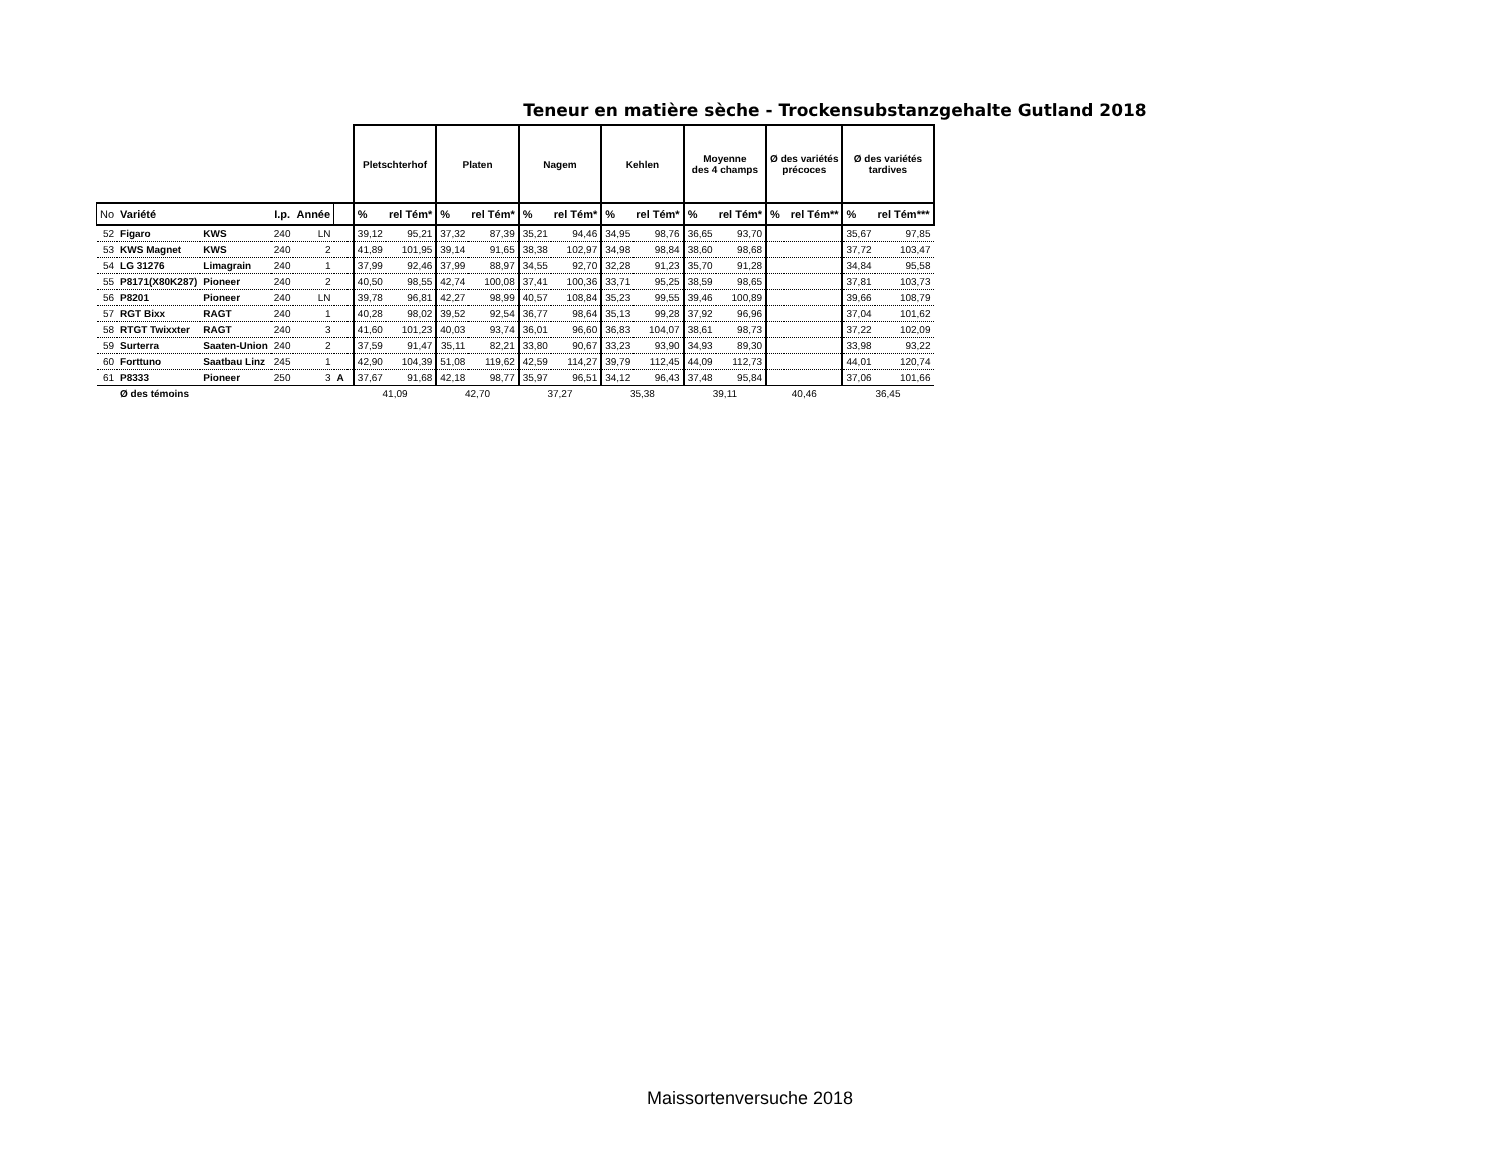Teneur en matière sèche - Trockensubstanzgehalte Gutland 2018
| | | | | | | | Pletschterhof | | Platen | | Nagem | | Kehlen | | Moyenne des 4 champs | | Ø des variétés précoces | | Ø des variétés tardives | |
| No | Variété | | I.p. | Année | | | % | rel Tém* | % | rel Tém* | % | rel Tém* | % | rel Tém* | % | rel Tém* | % | rel Tém** | % | rel Tém*** |
| 52 | Figaro | KWS | 240 | LN | | | 39,12 | 95,21 | 37,32 | 87,39 | 35,21 | 94,46 | 34,95 | 98,76 | 36,65 | 93,70 | | | 35,67 | 97,85 |
| 53 | KWS Magnet | KWS | 240 | 2 | | | 41,89 | 101,95 | 39,14 | 91,65 | 38,38 | 102,97 | 34,98 | 98,84 | 38,60 | 98,68 | | | 37,72 | 103,47 |
| 54 | LG 31276 | Limagrain | 240 | 1 | | | 37,99 | 92,46 | 37,99 | 88,97 | 34,55 | 92,70 | 32,28 | 91,23 | 35,70 | 91,28 | | | 34,84 | 95,58 |
| 55 | P8171(X80K287) | Pioneer | 240 | 2 | | | 40,50 | 98,55 | 42,74 | 100,08 | 37,41 | 100,36 | 33,71 | 95,25 | 38,59 | 98,65 | | | 37,81 | 103,73 |
| 56 | P8201 | Pioneer | 240 | LN | | | 39,78 | 96,81 | 42,27 | 98,99 | 40,57 | 108,84 | 35,23 | 99,55 | 39,46 | 100,89 | | | 39,66 | 108,79 |
| 57 | RGT Bixx | RAGT | 240 | 1 | | | 40,28 | 98,02 | 39,52 | 92,54 | 36,77 | 98,64 | 35,13 | 99,28 | 37,92 | 96,96 | | | 37,04 | 101,62 |
| 58 | RTGT Twixxter | RAGT | 240 | 3 | | | 41,60 | 101,23 | 40,03 | 93,74 | 36,01 | 96,60 | 36,83 | 104,07 | 38,61 | 98,73 | | | 37,22 | 102,09 |
| 59 | Surterra | Saaten-Union | 240 | 2 | | | 37,59 | 91,47 | 35,11 | 82,21 | 33,80 | 90,67 | 33,23 | 93,90 | 34,93 | 89,30 | | | 33,98 | 93,22 |
| 60 | Forttuno | Saatbau Linz | 245 | 1 | | | 42,90 | 104,39 | 51,08 | 119,62 | 42,59 | 114,27 | 39,79 | 112,45 | 44,09 | 112,73 | | | 44,01 | 120,74 |
| 61 | P8333 | Pioneer | 250 | 3 | A | | 37,67 | 91,68 | 42,18 | 98,77 | 35,97 | 96,51 | 34,12 | 96,43 | 37,48 | 95,84 | | | 37,06 | 101,66 |
| | Ø des témoins | | | | | | 41,09 | | 42,70 | | 37,27 | | 35,38 | | 39,11 | | 40,46 | | 36,45 | |
Maissortenversuche 2018